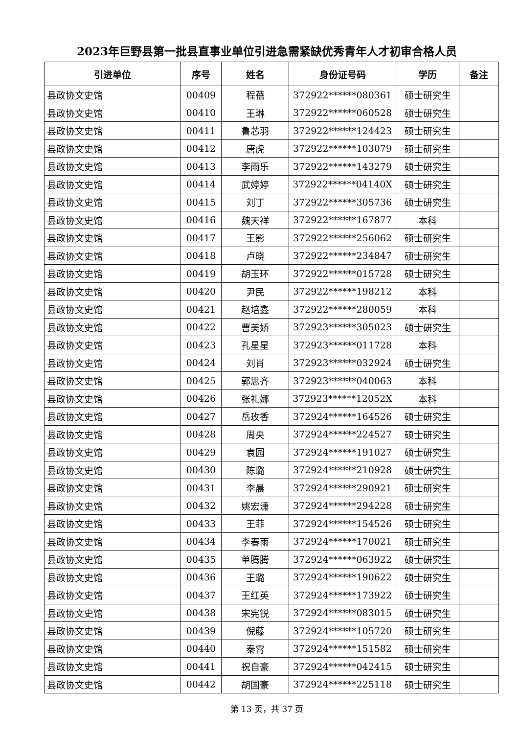2023年巨野县第一批县直事业单位引进急需紧缺优秀青年人才初审合格人员
| 引进单位 | 序号 | 姓名 | 身份证号码 | 学历 | 备注 |
| --- | --- | --- | --- | --- | --- |
| 县政协文史馆 | 00409 | 程蓓 | 372922******080361 | 硕士研究生 | |
| 县政协文史馆 | 00410 | 王琳 | 372922******060528 | 硕士研究生 | |
| 县政协文史馆 | 00411 | 鲁芯羽 | 372922******124423 | 硕士研究生 | |
| 县政协文史馆 | 00412 | 唐虎 | 372922******103079 | 硕士研究生 | |
| 县政协文史馆 | 00413 | 李雨乐 | 372922******143279 | 硕士研究生 | |
| 县政协文史馆 | 00414 | 武婷婷 | 372922******04140X | 硕士研究生 | |
| 县政协文史馆 | 00415 | 刘丁 | 372922******305736 | 硕士研究生 | |
| 县政协文史馆 | 00416 | 魏天祥 | 372922******167877 | 本科 | |
| 县政协文史馆 | 00417 | 王影 | 372922******256062 | 硕士研究生 | |
| 县政协文史馆 | 00418 | 卢晓 | 372922******234847 | 硕士研究生 | |
| 县政协文史馆 | 00419 | 胡玉环 | 372922******015728 | 硕士研究生 | |
| 县政协文史馆 | 00420 | 尹民 | 372922******198212 | 本科 | |
| 县政协文史馆 | 00421 | 赵培鑫 | 372922******280059 | 本科 | |
| 县政协文史馆 | 00422 | 曹美娇 | 372923******305023 | 硕士研究生 | |
| 县政协文史馆 | 00423 | 孔星星 | 372923******011728 | 本科 | |
| 县政协文史馆 | 00424 | 刘肖 | 372923******032924 | 硕士研究生 | |
| 县政协文史馆 | 00425 | 郭思齐 | 372923******040063 | 本科 | |
| 县政协文史馆 | 00426 | 张礼娜 | 372923******12052X | 本科 | |
| 县政协文史馆 | 00427 | 岳玫香 | 372924******164526 | 硕士研究生 | |
| 县政协文史馆 | 00428 | 周央 | 372924******224527 | 硕士研究生 | |
| 县政协文史馆 | 00429 | 袁园 | 372924******191027 | 硕士研究生 | |
| 县政协文史馆 | 00430 | 陈璐 | 372924******210928 | 硕士研究生 | |
| 县政协文史馆 | 00431 | 李晨 | 372924******290921 | 硕士研究生 | |
| 县政协文史馆 | 00432 | 姚宏潇 | 372924******294228 | 硕士研究生 | |
| 县政协文史馆 | 00433 | 王菲 | 372924******154526 | 硕士研究生 | |
| 县政协文史馆 | 00434 | 李春雨 | 372924******170021 | 硕士研究生 | |
| 县政协文史馆 | 00435 | 单腾腾 | 372924******063922 | 硕士研究生 | |
| 县政协文史馆 | 00436 | 王璐 | 372924******190622 | 硕士研究生 | |
| 县政协文史馆 | 00437 | 王红英 | 372924******173922 | 硕士研究生 | |
| 县政协文史馆 | 00438 | 宋宪锐 | 372924******083015 | 硕士研究生 | |
| 县政协文史馆 | 00439 | 倪藤 | 372924******105720 | 硕士研究生 | |
| 县政协文史馆 | 00440 | 秦霄 | 372924******151582 | 硕士研究生 | |
| 县政协文史馆 | 00441 | 祝自豪 | 372924******042415 | 硕士研究生 | |
| 县政协文史馆 | 00442 | 胡国豪 | 372924******225118 | 硕士研究生 | |
第 13 页，共 37 页